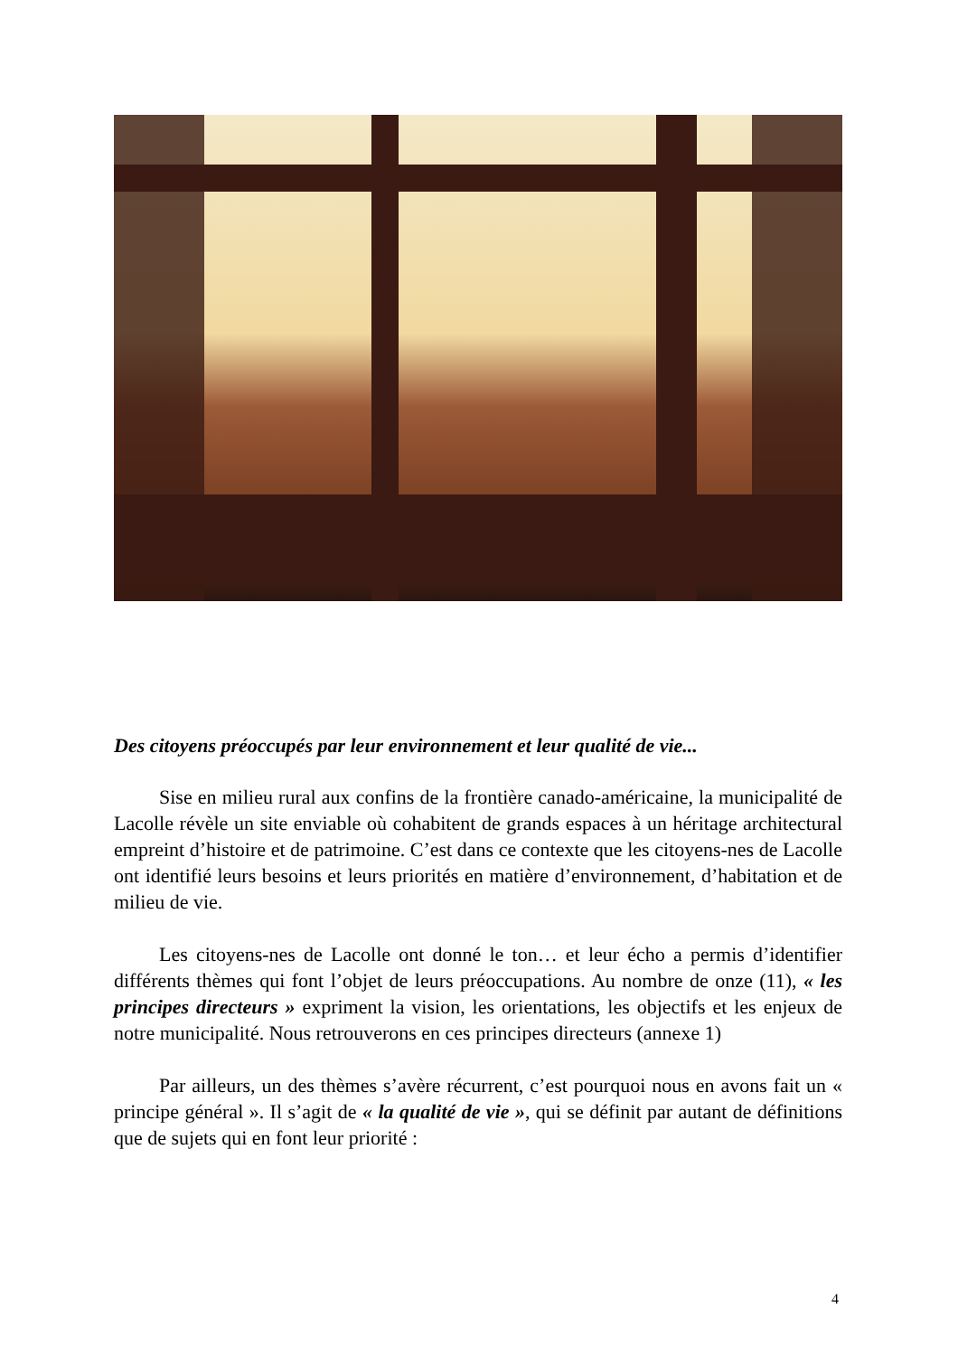Des citoyens préoccupés par leur environnement et leur qualité de vie...
Sise en milieu rural aux confins de la frontière canado-américaine, la municipalité de Lacolle révèle un site enviable où cohabitent de grands espaces à un héritage architectural empreint d’histoire et de patrimoine. C’est dans ce contexte que les citoyens-nes de Lacolle ont identifié leurs besoins et leurs priorités en matière d’environnement, d’habitation et de milieu de vie.
Les citoyens-nes de Lacolle ont donné le ton… et leur écho a permis d’identifier différents thèmes qui font l’objet de leurs préoccupations. Au nombre de onze (11), « les principes directeurs » expriment la vision, les orientations, les objectifs et les enjeux de notre municipalité. Nous retrouverons en ces principes directeurs (annexe 1)
Par ailleurs, un des thèmes s’avère récurrent, c’est pourquoi nous en avons fait un « principe général ». Il s’agit de « la qualité de vie », qui se définit par autant de définitions que de sujets qui en font leur priorité :
4